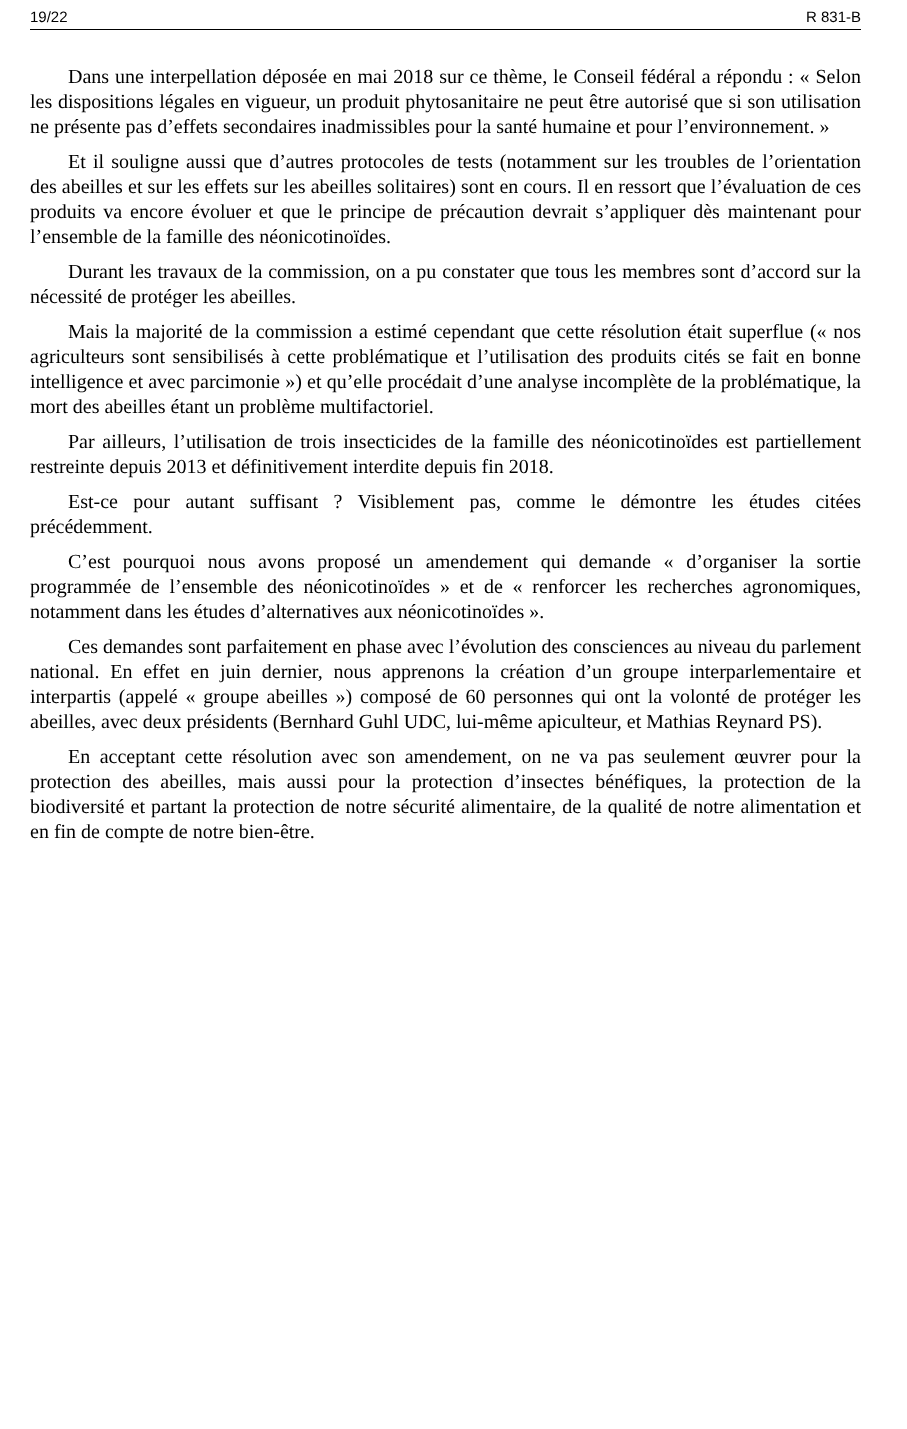19/22 R 831-B
Dans une interpellation déposée en mai 2018 sur ce thème, le Conseil fédéral a répondu : « Selon les dispositions légales en vigueur, un produit phytosanitaire ne peut être autorisé que si son utilisation ne présente pas d’effets secondaires inadmissibles pour la santé humaine et pour l’environnement. »
Et il souligne aussi que d’autres protocoles de tests (notamment sur les troubles de l’orientation des abeilles et sur les effets sur les abeilles solitaires) sont en cours. Il en ressort que l’évaluation de ces produits va encore évoluer et que le principe de précaution devrait s’appliquer dès maintenant pour l’ensemble de la famille des néonicotinoïdes.
Durant les travaux de la commission, on a pu constater que tous les membres sont d’accord sur la nécessité de protéger les abeilles.
Mais la majorité de la commission a estimé cependant que cette résolution était superflue (« nos agriculteurs sont sensibilisés à cette problématique et l’utilisation des produits cités se fait en bonne intelligence et avec parcimonie ») et qu’elle procédait d’une analyse incomplète de la problématique, la mort des abeilles étant un problème multifactoriel.
Par ailleurs, l’utilisation de trois insecticides de la famille des néonicotinoïdes est partiellement restreinte depuis 2013 et définitivement interdite depuis fin 2018.
Est-ce pour autant suffisant ? Visiblement pas, comme le démontre les études citées précédemment.
C’est pourquoi nous avons proposé un amendement qui demande « d’organiser la sortie programmée de l’ensemble des néonicotinoïdes » et de « renforcer les recherches agronomiques, notamment dans les études d’alternatives aux néonicotinoïdes ».
Ces demandes sont parfaitement en phase avec l’évolution des consciences au niveau du parlement national. En effet en juin dernier, nous apprenons la création d’un groupe interparlementaire et interpartis (appelé « groupe abeilles ») composé de 60 personnes qui ont la volonté de protéger les abeilles, avec deux présidents (Bernhard Guhl UDC, lui-même apiculteur, et Mathias Reynard PS).
En acceptant cette résolution avec son amendement, on ne va pas seulement œuvrer pour la protection des abeilles, mais aussi pour la protection d’insectes bénéfiques, la protection de la biodiversité et partant la protection de notre sécurité alimentaire, de la qualité de notre alimentation et en fin de compte de notre bien-être.